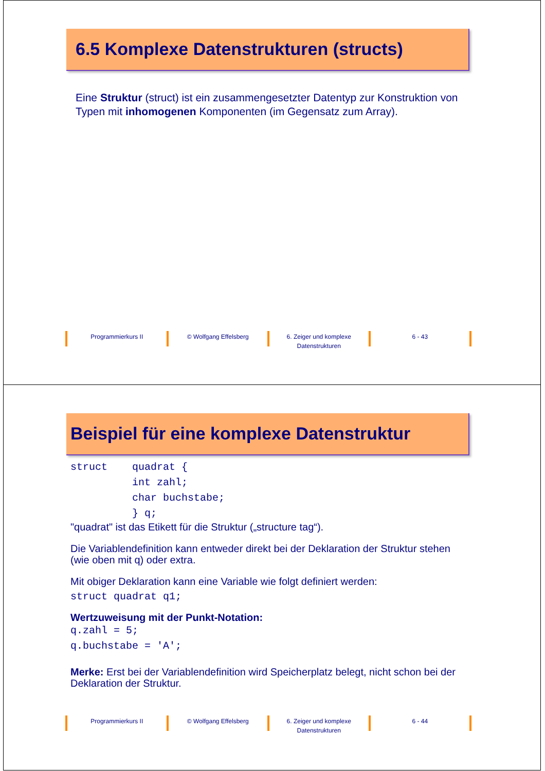6.5 Komplexe Datenstrukturen (structs)
Eine Struktur (struct) ist ein zusammengesetzter Datentyp zur Konstruktion von Typen mit inhomogenen Komponenten (im Gegensatz zum Array).
Programmierkurs II © Wolfgang Effelsberg 6. Zeiger und komplexe
Datenstrukturen
6 - 43
Beispiel für eine komplexe Datenstruktur
struct    quadrat {
          int zahl;
          char buchstabe;
          } q;
"quadrat" ist das Etikett für die Struktur („structure tag“).
Die Variablendefinition kann entweder direkt bei der Deklaration der Struktur stehen (wie oben mit q) oder extra.
Mit obiger Deklaration kann eine Variable wie folgt definiert werden:
struct quadrat q1;
Wertzuweisung mit der Punkt-Notation:
q.zahl = 5;
q.buchstabe = 'A';
Merke: Erst bei der Variablendefinition wird Speicherplatz belegt, nicht schon bei der Deklaration der Struktur.
Programmierkurs II © Wolfgang Effelsberg 6. Zeiger und komplexe
Datenstrukturen
6 - 44